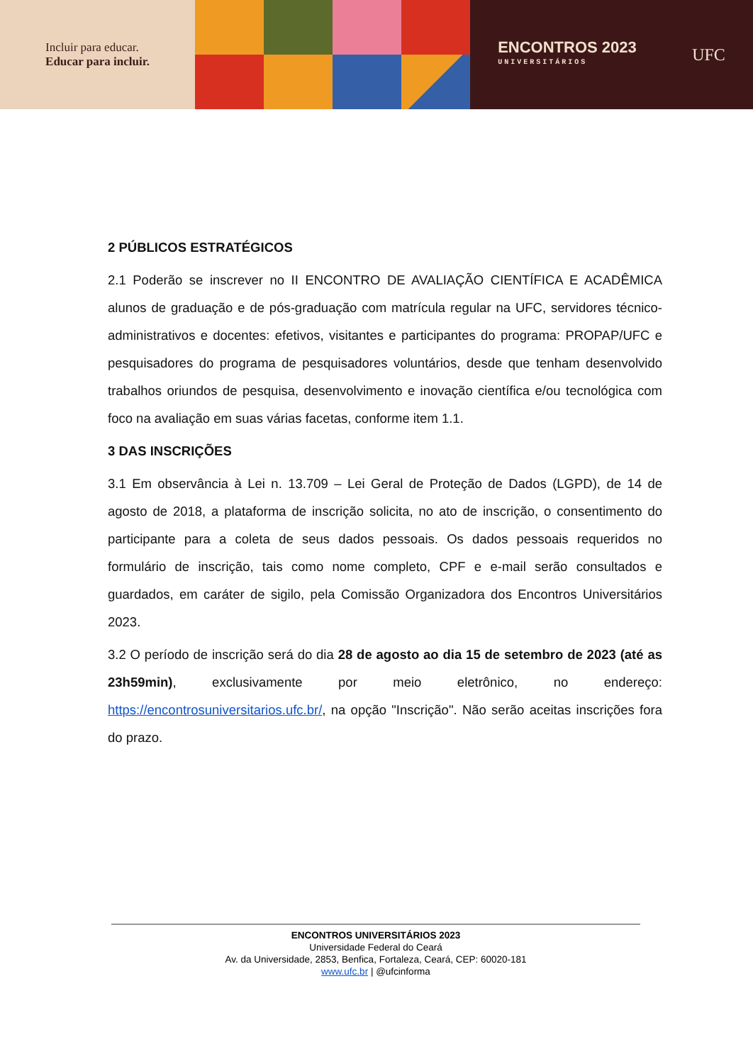Incluir para educar.
Educar para incluir.
ENCONTROS 2023
UNIVERSITÁRIOS
UFC
2 PÚBLICOS ESTRATÉGICOS
2.1 Poderão se inscrever no II ENCONTRO DE AVALIAÇÃO CIENTÍFICA E ACADÊMICA alunos de graduação e de pós-graduação com matrícula regular na UFC, servidores técnico-administrativos e docentes: efetivos, visitantes e participantes do programa: PROPAP/UFC e pesquisadores do programa de pesquisadores voluntários, desde que tenham desenvolvido trabalhos oriundos de pesquisa, desenvolvimento e inovação científica e/ou tecnológica com foco na avaliação em suas várias facetas, conforme item 1.1.
3 DAS INSCRIÇÕES
3.1 Em observância à Lei n. 13.709 – Lei Geral de Proteção de Dados (LGPD), de 14 de agosto de 2018, a plataforma de inscrição solicita, no ato de inscrição, o consentimento do participante para a coleta de seus dados pessoais. Os dados pessoais requeridos no formulário de inscrição, tais como nome completo, CPF e e-mail serão consultados e guardados, em caráter de sigilo, pela Comissão Organizadora dos Encontros Universitários 2023.
3.2 O período de inscrição será do dia 28 de agosto ao dia 15 de setembro de 2023 (até as 23h59min), exclusivamente por meio eletrônico, no endereço: https://encontrosuniversitarios.ufc.br/, na opção "Inscrição". Não serão aceitas inscrições fora do prazo.
ENCONTROS UNIVERSITÁRIOS 2023
Universidade Federal do Ceará
Av. da Universidade, 2853, Benfica, Fortaleza, Ceará, CEP: 60020-181
www.ufc.br | @ufcinforma